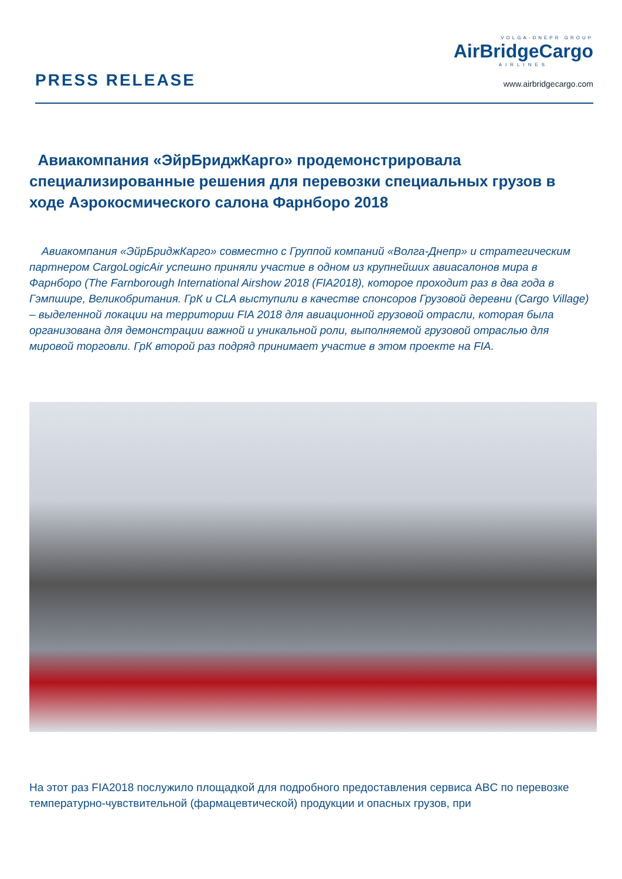PRESS RELEASE
VOLGA-DNEPR GROUP
AirBridgeCargo
AIRLINES
www.airbridgecargo.com
Авиакомпания «ЭйрБриджКарго» продемонстрировала специализированные решения для перевозки специальных грузов в ходе Аэрокосмического салона Фарнборо 2018
Авиакомпания «ЭйрБриджКарго» совместно с Группой компаний «Волга-Днепр» и стратегическим партнером CargoLogicAir успешно приняли участие в одном из крупнейших авиасалонов мира в Фарнборо (The Farnborough International Airshow 2018 (FIA2018), которое проходит раз в два года в Гэмпшире, Великобритания. ГрК и CLA выступили в качестве спонсоров Грузовой деревни (Cargo Village) – выделенной локации на территории FIA 2018 для авиационной грузовой отрасли, которая была организована для демонстрации важной и уникальной роли, выполняемой грузовой отраслью для мировой торговли. ГрК второй раз подряд принимает участие в этом проекте на FIA.
На этот раз FIA2018 послужило площадкой для подробного предоставления сервиса ABC по перевозке температурно-чувствительной (фармацевтической) продукции и опасных грузов, при